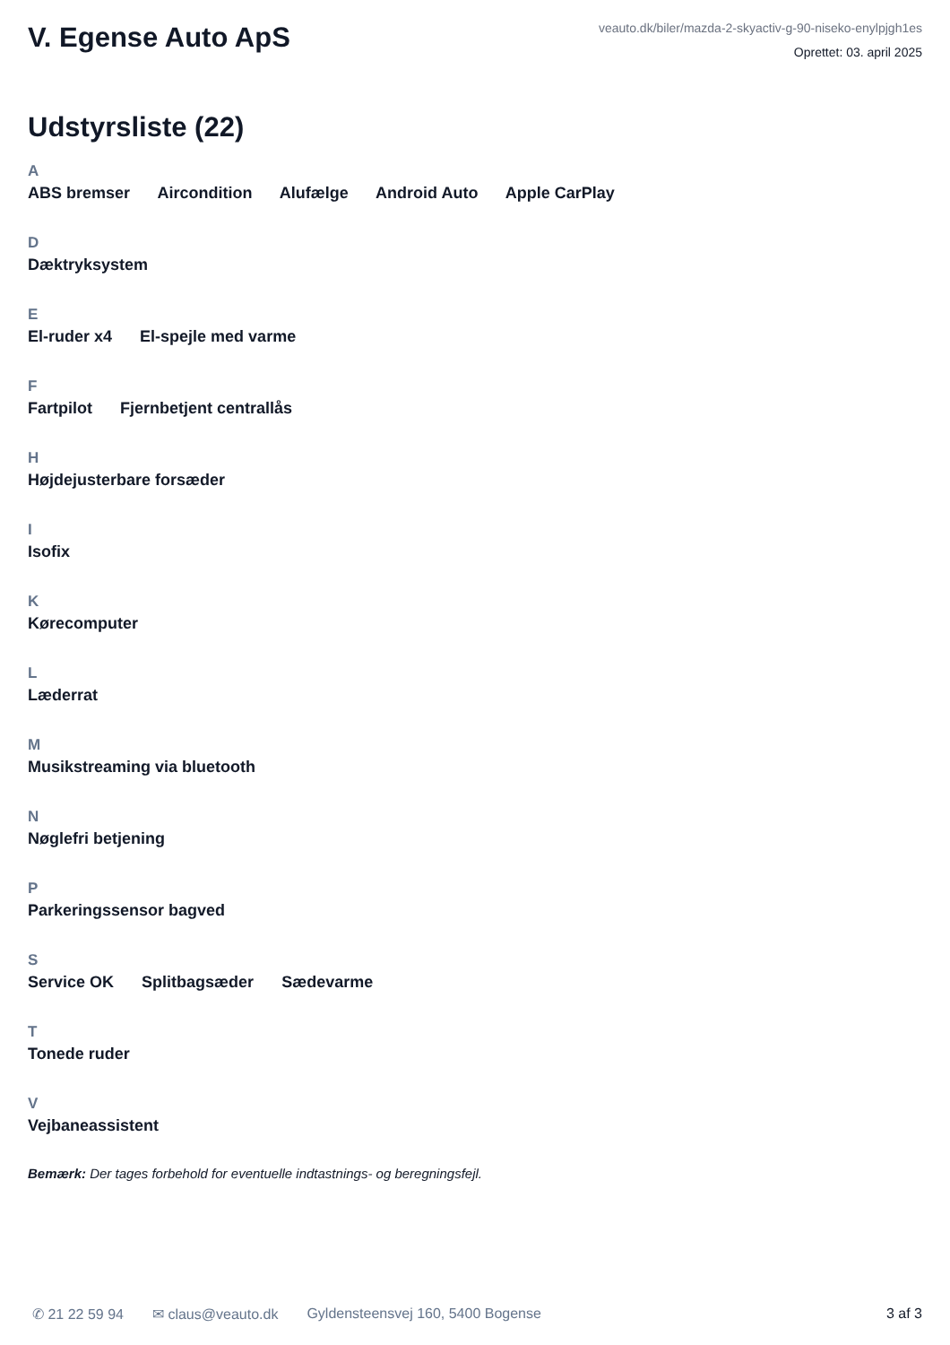V. Egense Auto ApS
veauto.dk/biler/mazda-2-skyactiv-g-90-niseko-enylpjgh1es
Oprettet: 03. april 2025
Udstyrsliste (22)
A
ABS bremser Aircondition Alufælge Android Auto Apple CarPlay
D
Dæktryksystem
E
El-ruder x4 El-spejle med varme
F
Fartpilot Fjernbetjent centrallås
H
Højdejusterbare forsæder
I
Isofix
K
Kørecomputer
L
Læderrat
M
Musikstreaming via bluetooth
N
Nøglefri betjening
P
Parkeringssensor bagved
S
Service OK Splitbagsæder Sædevarme
T
Tonede ruder
V
Vejbaneassistent
Bemærk: Der tages forbehold for eventuelle indtastnings- og beregningsfejl.
✆ 21 22 59 94 ✉ claus@veauto.dk Gyldensteensvej 160, 5400 Bogense 3 af 3